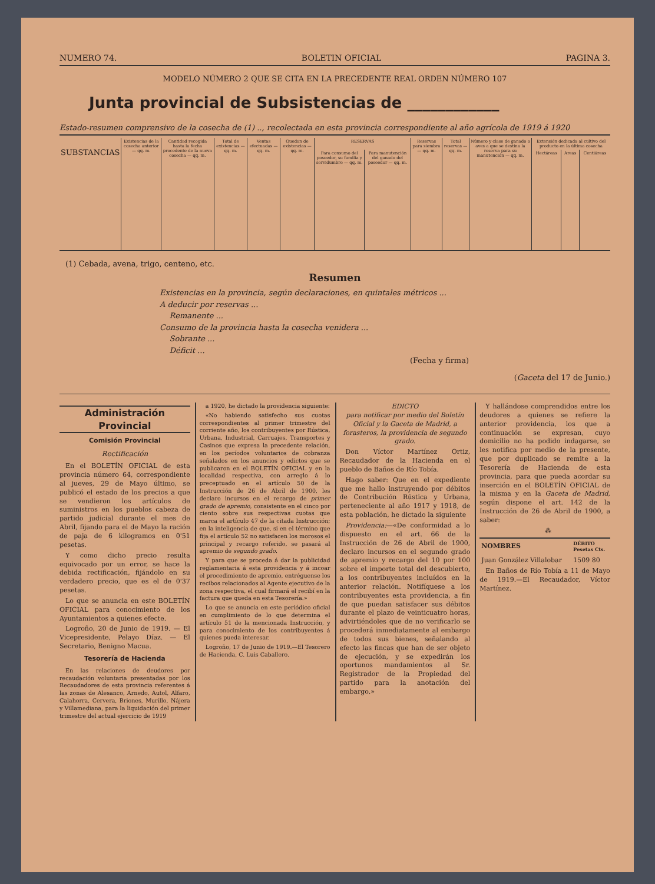NUMERO 74. BOLETIN OFICIAL PAGINA 3.
MODELO NÚMERO 2 QUE SE CITA EN LA PRECEDENTE REAL ORDEN NÚMERO 107
Junta provincial de Subsistencias de ____________
Estado-resumen comprensivo de la cosecha de (1) .., recolectada en esta provincia correspondiente al año agrícola de 1919 á 1920
| SUBSTANCIAS | Existencias de la cosecha anterior — qq. m. | Cantidad recogida hasta la fecha procedente de la nueva cosecha — qq. m. | Total de existencias — qq. m. | Ventas efectuadas — qq. m. | Quedan de existencias — qq. m. | RESERVAS | | Reservas para siembra — qq. m. | Total reservas — qq. m. | Número y clase de ganado o aves a que se destina la reserva para su manutención — qq. m. | Extensión dedicada al cultivo del producto en la última cosecha | | |
| --- | --- | --- | --- | --- | --- | --- | --- | --- | --- | --- | --- | --- | --- |
| | | | | | | Para consumo del poseedor, su familia y servidumbre — qq. m. | Para manutención del ganado del poseedor — qq. m. | | | | Hectáreas | Areas | Centiáreas |
(1) Cebada, avena, trigo, centeno, etc.
Resumen
Existencias en la provincia, según declaraciones, en quintales métricos ...
A deducir por reservas ...
Remanente ...
Consumo de la provincia hasta la cosecha venidera ...
Sobrante ...
Déficit ...
(Fecha y firma)
(Gaceta del 17 de Junio.)
Administración Provincial
Comisión Provincial
Rectificación
En el BOLETÍN OFICIAL de esta provincia número 64, correspondiente al jueves, 29 de Mayo último, se publicó el estado de los precios a que se vendieron los artículos de suministros en los pueblos cabeza de partido judicial durante el mes de Abril, fijando para el de Mayo la ración de paja de 6 kilogramos en 0'51 pesetas.
Y como dicho precio resulta equivocado por un error, se hace la debida rectificación, fijándolo en su verdadero precio, que es el de 0'37 pesetas.
Lo que se anuncia en este BOLETÍN OFICIAL para conocimiento de los Ayuntamientos a quienes efecte.
Logroño, 20 de Junio de 1919. — El Vicepresidente, Pelayo Díaz. — El Secretario, Benigno Macua.
Tesorería de Hacienda
En las relaciones de deudores por recaudación voluntaria presentadas por los Recaudadores de esta provincia referentes á las zonas de Alesanco, Arnedo, Autol, Alfaro, Calahorra, Cervera, Briones, Murillo, Nájera y Villamediana, para la liquidación del primer trimestre del actual ejercicio de 1919
a 1920, he dictado la providencia siguiente:
«No habiendo satisfecho sus cuotas correspondientes al primer trimestre del corriente año, los contribuyentes por Rústica, Urbana, Industrial, Carruajes, Transportes y Casinos que expresa la precedente relación, en los períodos voluntarios de cobranza señalados en los anuncios y edictos que se publicaron en el BOLETÍN OFICIAL y en la localidad respectiva, con arreglo á lo preceptuado en el artículo 50 de la Instrucción de 26 de Abril de 1900, les declaro incursos en el recargo de primer grado de apremio, consistente en el cinco por ciento sobre sus respectivas cuotas que marca el artículo 47 de la citada Instrucción; en la inteligencia de que, si en el término que fija el artículo 52 no satisfacen los morosos el principal y recargo referido, se pasará al apremio de segundo grado.
Y para que se proceda á dar la publicidad reglamentaria á esta providencia y á incoar el procedimiento de apremio, entréguense los recibos relacionados al Agente ejecutivo de la zona respectiva, el cual firmará el recibí en la factura que queda en esta Tesorería.»
Lo que se anuncia en este periódico oficial en cumplimiento de lo que determina el artículo 51 de la mencionada Instrucción, y para conocimiento de los contribuyentes á quienes pueda interesar.
Logroño, 17 de Junio de 1919.—El Tesorero de Hacienda, C. Luis Caballero.
EDICTO
para notificar por medio del Boletín Oficial y la Gaceta de Madrid, a forasteros, la providencia de segundo grado.
Don Víctor Martínez Ortiz, Recaudador de la Hacienda en el pueblo de Baños de Río Tobía.
Hago saber: Que en el expediente que me hallo instruyendo por débitos de Contribución Rústica y Urbana, perteneciente al año 1917 y 1918, de esta población, he dictado la siguiente
Providencia:—«De conformidad a lo dispuesto en el art. 66 de la Instrucción de 26 de Abril de 1900, declaro incursos en el segundo grado de apremio y recargo del 10 por 100 sobre el importe total del descubierto, a los contribuyentes incluídos en la anterior relación. Notifíquese a los contribuyentes esta providencia, a fin de que puedan satisfacer sus débitos durante el plazo de veinticuatro horas, advirtiéndoles que de no verificarlo se procederá inmediatamente al embargo de todos sus bienes, señalando al efecto las fincas que han de ser objeto de ejecución, y se expedirán los oportunos mandamientos al Sr. Registrador de la Propiedad del partido para la anotación del embargo.»
Y hallándose comprendidos entre los deudores a quienes se refiere la anterior providencia, los que a continuación se expresan, cuyo domicilio no ha podido indagarse, se les notifica por medio de la presente, que por duplicado se remite a la Tesorería de Hacienda de esta provincia, para que pueda acordar su inserción en el BOLETÍN OFICIAL de la misma y en la Gaceta de Madrid, según dispone el art. 142 de la Instrucción de 26 de Abril de 1900, a saber:
⁂
| NOMBRES | DÉBITO Pesetas Cts. |
| --- | --- |
| Juan González Villalobar | 1509 80 |
En Baños de Río Tobía a 11 de Mayo de 1919.—El Recaudador, Víctor Martínez.